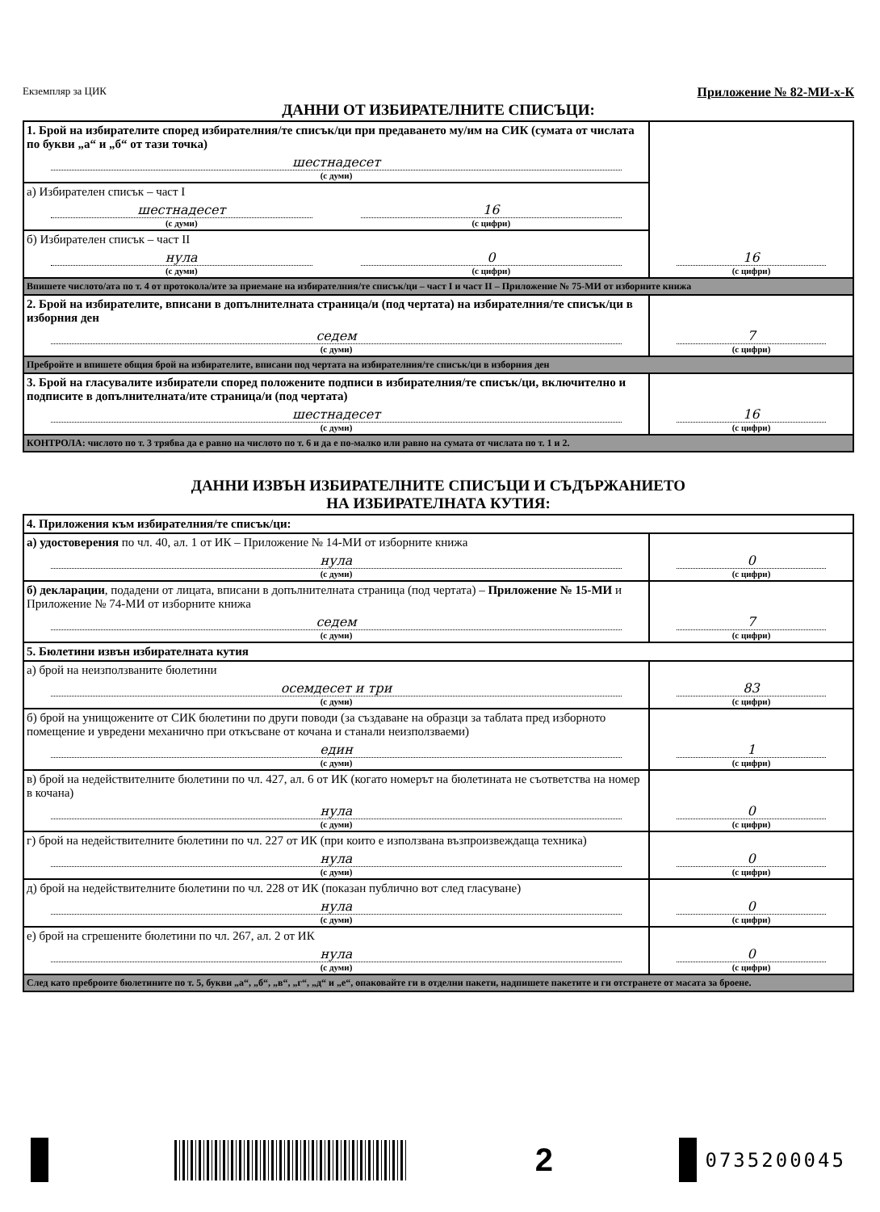Екземпляр за ЦИК Приложение № 82-МИ-х-К
ДАННИ ОТ ИЗБИРАТЕЛНИТЕ СПИСЪЦИ:
| 1. Брой на избирателите според избирателния/те списък/ци при предаването му/им на СИК (сумата от числата по букви „а“ и „б“ от тази точка) шестнадесет (с думи) | 16 (с цифри) |
| а) Избирателен списък – част I шестнадесет (с думи) 16 (с цифри) | |
| б) Избирателен списък – част II нула (с думи) 0 (с цифри) | |
| Впишете числото/ата по т. 4 от протокола/ите за приемане на избирателния/те списък/ци – част I и част II – Приложение № 75-МИ от изборните книжа | |
| 2. Брой на избирателите, вписани в допълнителната страница/и (под чертата) на избирателния/те списък/ци в изборния ден седем (с думи) | 7 (с цифри) |
| Пребройте и впишете общия брой на избирателите, вписани под чертата на избирателния/те списък/ци в изборния ден | |
| 3. Брой на гласувалите избиратели според положените подписи в избирателния/те списък/ци, включително и подписите в допълнителната/ите страница/и (под чертата) шестнадесет (с думи) | 16 (с цифри) |
| КОНТРОЛА: числото по т. 3 трябва да е равно на числото по т. 6 и да е по-малко или равно на сумата от числата по т. 1 и 2. | |
ДАННИ ИЗВЪН ИЗБИРАТЕЛНИТЕ СПИСЪЦИ И СЪДЪРЖАНИЕТО
НА ИЗБИРАТЕЛНАТА КУТИЯ:
| 4. Приложения към избирателния/те списък/ци: | |
| а) удостоверения по чл. 40, ал. 1 от ИК – Приложение № 14-МИ от изборните книжа нула (с думи) | 0 (с цифри) |
| б) декларации , подадени от лицата, вписани в допълнителната страница (под чертата) – Приложение № 15-МИ и Приложение № 74-МИ от изборните книжа седем (с думи) | 7 (с цифри) |
| 5. Бюлетини извън избирателната кутия | |
| а) брой на неизползваните бюлетини осемдесет и три (с думи) | 83 (с цифри) |
| б) брой на унищожените от СИК бюлетини по други поводи (за създаване на образци за таблата пред изборното помещение и увредени механично при откъсване от кочана и станали неизползваеми) един (с думи) | 1 (с цифри) |
| в) брой на недействителните бюлетини по чл. 427, ал. 6 от ИК (когато номерът на бюлетината не съответства на номер в кочана) нула (с думи) | 0 (с цифри) |
| г) брой на недействителните бюлетини по чл. 227 от ИК (при които е използвана възпроизвеждаща техника) нула (с думи) | 0 (с цифри) |
| д) брой на недействителните бюлетини по чл. 228 от ИК (показан публично вот след гласуване) нула (с думи) | 0 (с цифри) |
| е) брой на сгрешените бюлетини по чл. 267, ал. 2 от ИК нула (с думи) | 0 (с цифри) |
| След като преброите бюлетините по т. 5, букви „а“, „б“, „в“, „г“, „д“ и „е“, опаковайте ги в отделни пакети, надпишете пакетите и ги отстранете от масата за броене. | |
2
0735200045